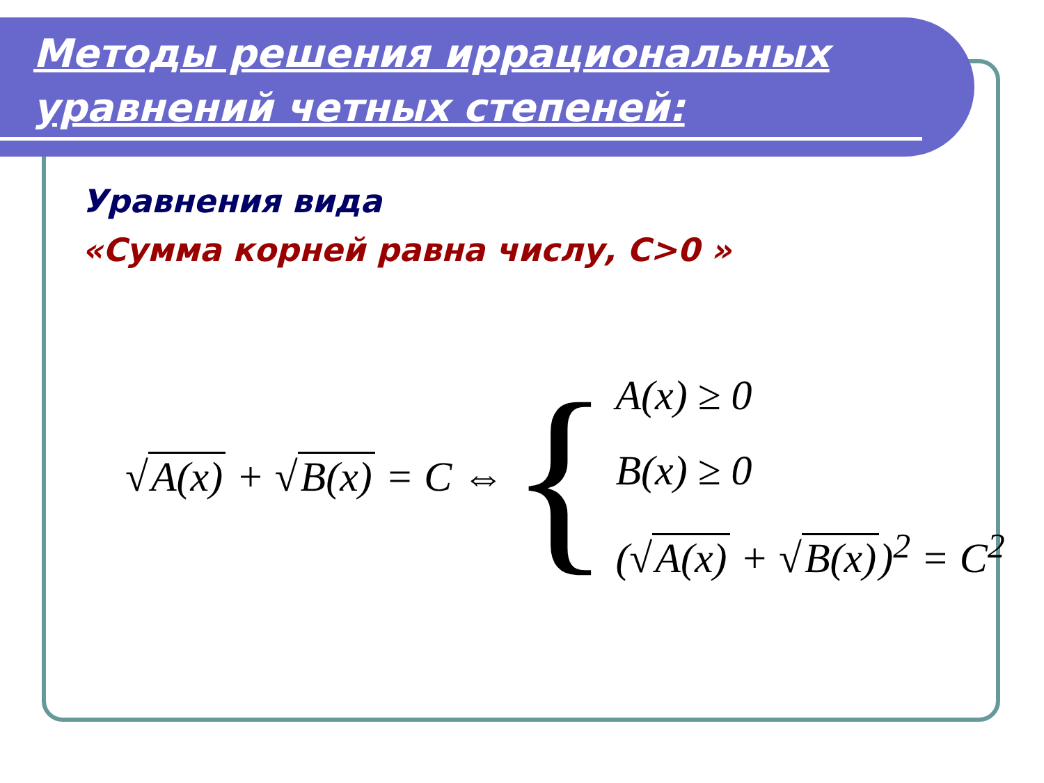Методы решения иррациональных уравнений четных степеней:
Уравнения вида
«Сумма корней равна числу, C>0 »
√ A(x) + √ B(x) = C ⇔ {
A(x) ≥ 0
B(x) ≥ 0
(√ A(x) + √ B(x))<sup>2</sup> = C<sup>2</sup>